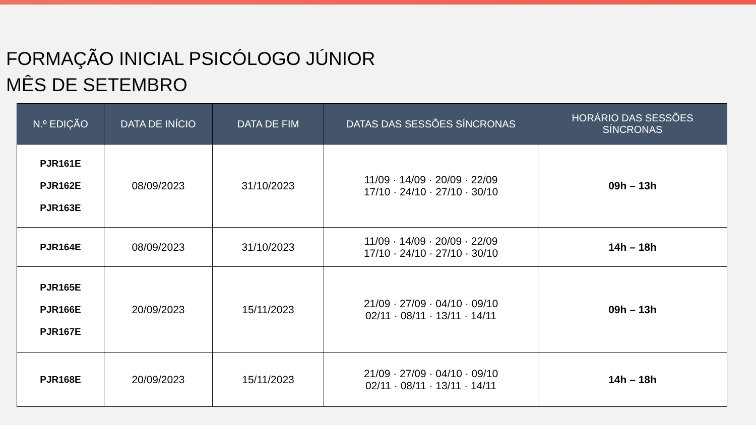FORMAÇÃO INICIAL PSICÓLOGO JÚNIOR
MÊS DE SETEMBRO
| N.º EDIÇÃO | DATA DE INÍCIO | DATA DE FIM | DATAS DAS SESSÕES SÍNCRONAS | HORÁRIO DAS SESSÕES SÍNCRONAS |
| --- | --- | --- | --- | --- |
| PJR161E PJR162E PJR163E | 08/09/2023 | 31/10/2023 | 11/09 · 14/09 · 20/09 · 22/09 17/10 · 24/10 · 27/10 · 30/10 | 09h – 13h |
| PJR164E | 08/09/2023 | 31/10/2023 | 11/09 · 14/09 · 20/09 · 22/09 17/10 · 24/10 · 27/10 · 30/10 | 14h – 18h |
| PJR165E PJR166E PJR167E | 20/09/2023 | 15/11/2023 | 21/09 · 27/09 · 04/10 · 09/10 02/11 · 08/11 · 13/11 · 14/11 | 09h – 13h |
| PJR168E | 20/09/2023 | 15/11/2023 | 21/09 · 27/09 · 04/10 · 09/10 02/11 · 08/11 · 13/11 · 14/11 | 14h – 18h |